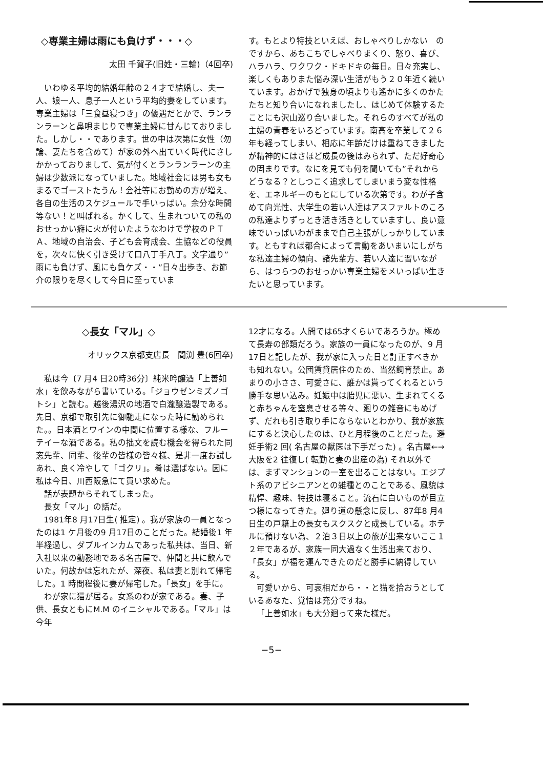◇専業主婦は雨にも負けず・・・◇
太田 千賀子(旧姓・三輪)（4回卒)
いわゆる平均的結婚年齢の２４才で結婚し、夫一人、娘一人、息子一人という平均的妻をしています。専業主婦は「三食昼寝つき」の優遇だとかで、ランランラーンと鼻唄まじりで専業主婦に甘んじておりました。しかし・・であります。世の中は次第に女性（勿論、妻たちを含めて）が家の外へ出ていく時代にさしかかっておりまして、気が付くとランランラーンの主婦は少数派になっていました。地域社会には男も女もまるでゴーストたうん！会社等にお勤めの方が増え、各自の生活のスケジュールで手いっぱい。余分な時間等ない！と叫ばれる。かくして、生まれついての私のおせっかい癖に火が付いたようなわけで学校のＰＴＡ、地域の自治会、子ども会育成会、生協などの役員を，次々に快く引き受けて口八丁手八丁。文字通り”雨にも負けず、風にも負ケズ・・”日々出歩き、お節介の限りを尽くして今日に至っていま
す。もとより特技といえば、おしゃべりしかない　のですから、あちこちでしゃべりまくり、怒り、喜び、ハラハラ、ワクワク・ドキドキの毎日。日々充実し、楽しくもありまた悩み深い生活がもう２０年近く続いています。おかげで独身の頃よりも遙かに多くのかたたちと知り合いになれましたし、はじめて体験するたことにも沢山巡り合いました。それらのすべてが私の主婦の青春をいろどっています。南高を卒業して２６年も経ってしまい、相応に年齢だけは重ねてきましたが精神的にはさほど成長の後はみられず、ただ好奇心の固まりです。なにを見ても何を聞いても”それからどうなる？としつこく追求してしまいまう変な性格を、エネルギーのもとにしている次第です。わが子含めて向光性、大学生の若い人達はアスファルトのころの私達よりずっとき活き活きとしていますし、良い意味でいっぱいわがままで自己主張がしっかりしています。ともすれば都合によって言動をあいまいにしがちな私達主婦の傾向、諸先輩方、若い人達に習いながら、はつらつのおせっかい専業主婦をメいっぱい生きたいと思っています。
◇長女「マル」◇
オリックス京都支店長　間渕 豊(6回卒)
私は今〔7 月4 日20時36分〕純米吟醸酒「上善如水」を飲みながら書いている。「ジョウゼンミズノゴトシ」と読む。越後湯沢の地酒で白瀧醸造製である。先日、京都で取引先に御馳走になった時に勧められた。。日本酒とワインの中間に位置する様な、フルーテイーな酒である。私の拙文を読む機会を得られた同窓先輩、同輩、後輩の皆様の皆々様、是非一度お試しあれ、良く冷やして「ゴクリ」。肴は選ばない。因に私は今日、川西阪急にて買い求めた。
話が表題からそれてしまった。
長女「マル」の話だ。
1981年8 月17日生( 推定) 。我が家族の一員となったのは1 ケ月後の9 月17日のことだった。結婚後1 年半経過し、ダブルインカムであった私共は、当日、新入社以来の勤務地である名古屋で、仲間と共に飲んでいた。何故かは忘れたが、深夜、私は妻と別れて帰宅した。1 時間程後に妻が帰宅した。「長女」を手に。
わが家に猫が居る。女系のわが家である。妻、子供、長女ともにM.M のイニシャルである。「マル」は今年
12才になる。人間では65才くらいであろうか。極めて長寿の部類だろう。家族の一員になったのが、9 月17日と記したが、我が家に入った日と訂正すべきかも知れない。公団賃貸居住のため、当然飼育禁止。あまりの小ささ、可愛さに、誰かは貰ってくれるという勝手な思い込み。妊娠中は胎児に悪い、生まれてくると赤ちゃんを窒息させる等々、廻りの雑音にもめげず、だれも引き取り手にならないとわかり、我が家族にすると決心したのは、ひと月程後のことだった。避妊手術2 回( 名古屋の獣医は下手だった) 。名古屋←→大阪を2 往復し( 転勤と妻の出産の為) それ以外では、まずマンションの一室を出ることはない。エジプト系のアビシニアンとの雑種とのことである、風貌は精悍、趣味、特技は寝ること。流石に白いものが目立つ様になってきた。廻り道の懸念に反し、87年8 月4 日生の戸籍上の長女もスクスクと成長している。ホテルに預けない為、２泊３日以上の旅が出来ないここ１２年であるが、家族一同大過なく生活出来ており、「長女」が福を運んできたのだと勝手に納得している。
可愛いから、可哀相だから・・と猫を拾おうとしているあなた、覚悟は充分ですね。
「上善如水」も大分廻って来た様だ。
−5−